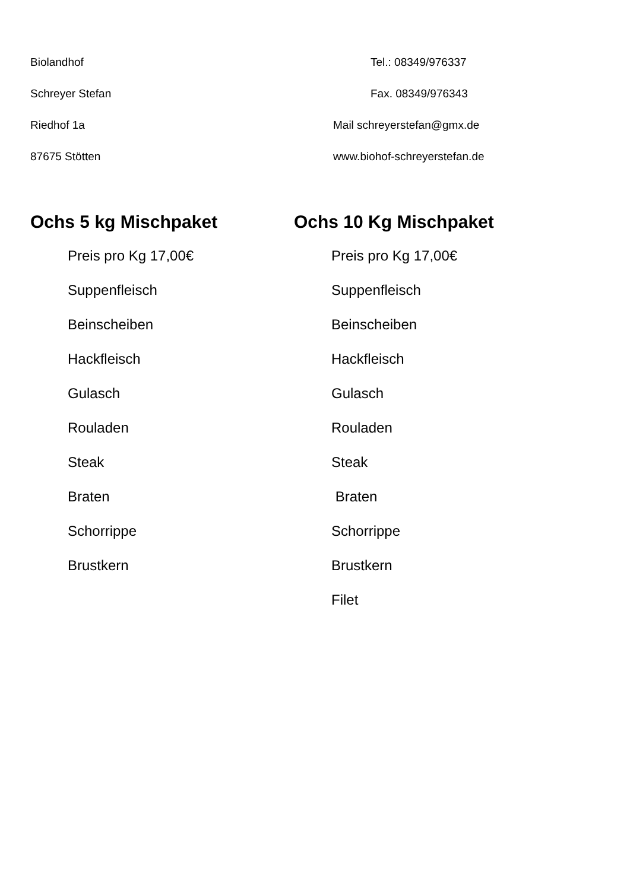Biolandhof
Schreyer Stefan
Riedhof 1a
87675 Stötten
Tel.: 08349/976337
Fax. 08349/976343
Mail schreyerstefan@gmx.de
www.biohof-schreyerstefan.de
Ochs 5 kg Mischpaket
Preis pro Kg 17,00€
Suppenfleisch
Beinscheiben
Hackfleisch
Gulasch
Rouladen
Steak
Braten
Schorrippe
Brustkern
Ochs 10 Kg Mischpaket
Preis pro Kg 17,00€
Suppenfleisch
Beinscheiben
Hackfleisch
Gulasch
Rouladen
Steak
Braten
Schorrippe
Brustkern
Filet